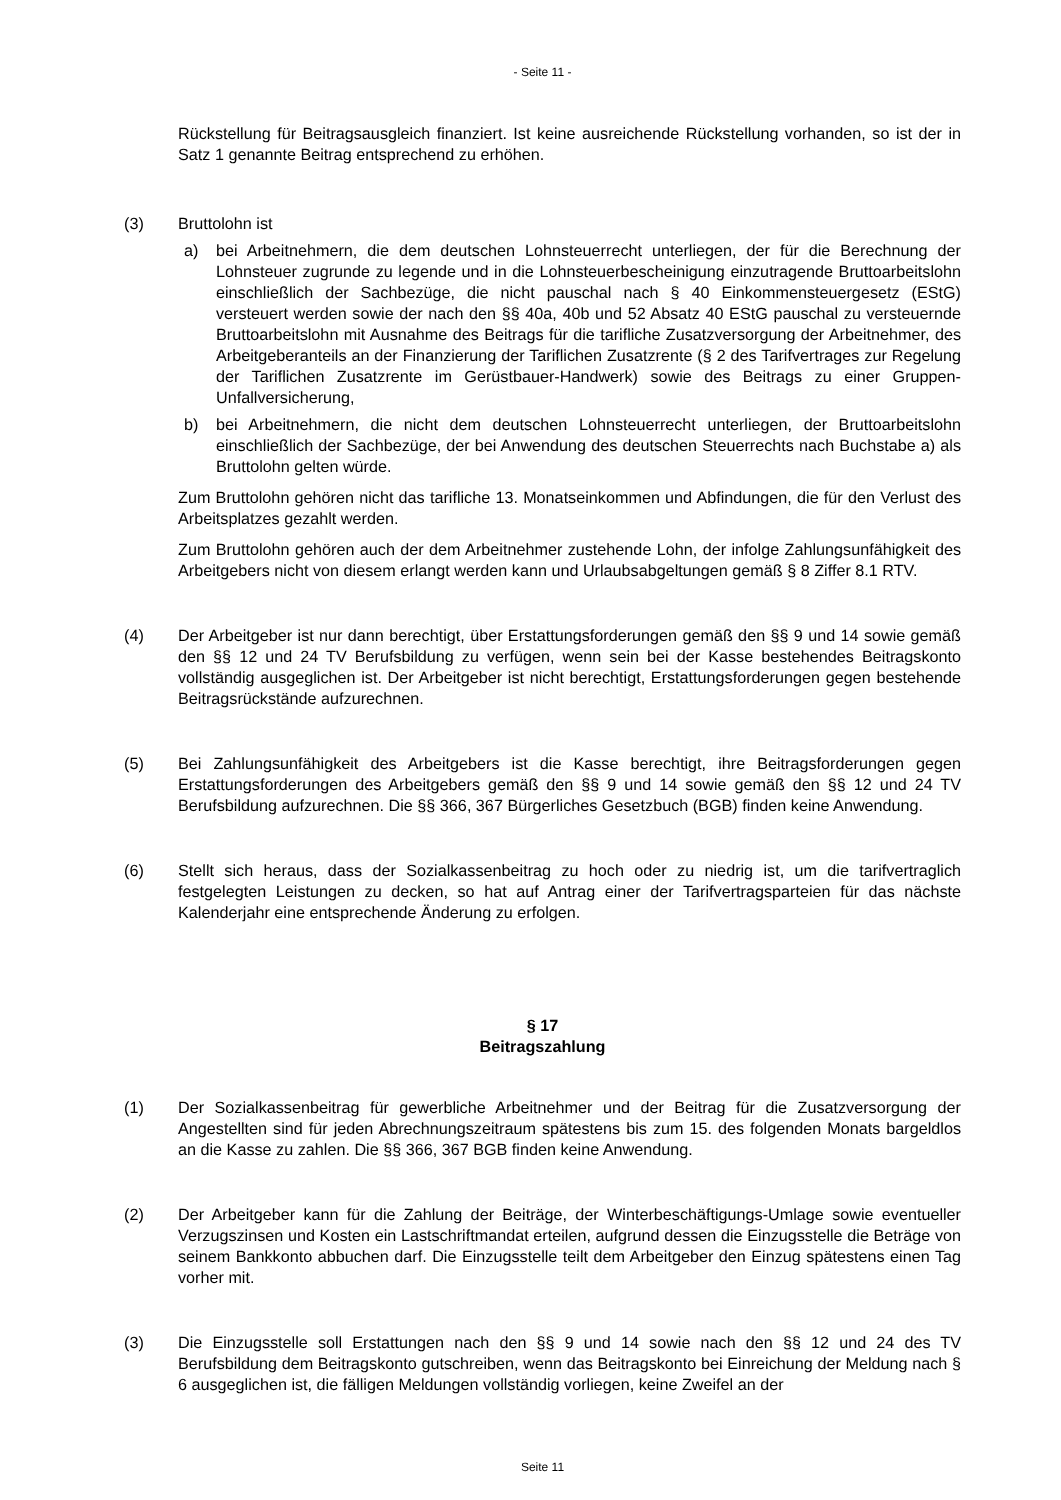- Seite 11 -
Rückstellung für Beitragsausgleich finanziert. Ist keine ausreichende Rückstellung vorhanden, so ist der in Satz 1 genannte Beitrag entsprechend zu erhöhen.
(3) Bruttolohn ist
a) bei Arbeitnehmern, die dem deutschen Lohnsteuerrecht unterliegen, der für die Berechnung der Lohnsteuer zugrunde zu legende und in die Lohnsteuerbescheinigung einzutragende Bruttoarbeitslohn einschließlich der Sachbezüge, die nicht pauschal nach § 40 Einkommensteuergesetz (EStG) versteuert werden sowie der nach den §§ 40a, 40b und 52 Absatz 40 EStG pauschal zu versteuernde Bruttoarbeitslohn mit Ausnahme des Beitrags für die tarifliche Zusatzversorgung der Arbeitnehmer, des Arbeitgeberanteils an der Finanzierung der Tariflichen Zusatzrente (§ 2 des Tarifvertrages zur Regelung der Tariflichen Zusatzrente im Gerüstbauer-Handwerk) sowie des Beitrags zu einer Gruppen-Unfallversicherung,
b) bei Arbeitnehmern, die nicht dem deutschen Lohnsteuerrecht unterliegen, der Bruttoarbeitslohn einschließlich der Sachbezüge, der bei Anwendung des deutschen Steuerrechts nach Buchstabe a) als Bruttolohn gelten würde.
Zum Bruttolohn gehören nicht das tarifliche 13. Monatseinkommen und Abfindungen, die für den Verlust des Arbeitsplatzes gezahlt werden.
Zum Bruttolohn gehören auch der dem Arbeitnehmer zustehende Lohn, der infolge Zahlungsunfähigkeit des Arbeitgebers nicht von diesem erlangt werden kann und Urlaubsabgeltungen gemäß § 8 Ziffer 8.1 RTV.
(4) Der Arbeitgeber ist nur dann berechtigt, über Erstattungsforderungen gemäß den §§ 9 und 14 sowie gemäß den §§ 12 und 24 TV Berufsbildung zu verfügen, wenn sein bei der Kasse bestehendes Beitragskonto vollständig ausgeglichen ist. Der Arbeitgeber ist nicht berechtigt, Erstattungsforderungen gegen bestehende Beitragsrückstände aufzurechnen.
(5) Bei Zahlungsunfähigkeit des Arbeitgebers ist die Kasse berechtigt, ihre Beitragsforderungen gegen Erstattungsforderungen des Arbeitgebers gemäß den §§ 9 und 14 sowie gemäß den §§ 12 und 24 TV Berufsbildung aufzurechnen. Die §§ 366, 367 Bürgerliches Gesetzbuch (BGB) finden keine Anwendung.
(6) Stellt sich heraus, dass der Sozialkassenbeitrag zu hoch oder zu niedrig ist, um die tarifvertraglich festgelegten Leistungen zu decken, so hat auf Antrag einer der Tarifvertragsparteien für das nächste Kalenderjahr eine entsprechende Änderung zu erfolgen.
§ 17
Beitragszahlung
(1) Der Sozialkassenbeitrag für gewerbliche Arbeitnehmer und der Beitrag für die Zusatzversorgung der Angestellten sind für jeden Abrechnungszeitraum spätestens bis zum 15. des folgenden Monats bargeldlos an die Kasse zu zahlen. Die §§ 366, 367 BGB finden keine Anwendung.
(2) Der Arbeitgeber kann für die Zahlung der Beiträge, der Winterbeschäftigungs-Umlage sowie eventueller Verzugszinsen und Kosten ein Lastschriftmandat erteilen, aufgrund dessen die Einzugsstelle die Beträge von seinem Bankkonto abbuchen darf. Die Einzugsstelle teilt dem Arbeitgeber den Einzug spätestens einen Tag vorher mit.
(3) Die Einzugsstelle soll Erstattungen nach den §§ 9 und 14 sowie nach den §§ 12 und 24 des TV Berufsbildung dem Beitragskonto gutschreiben, wenn das Beitragskonto bei Einreichung der Meldung nach § 6 ausgeglichen ist, die fälligen Meldungen vollständig vorliegen, keine Zweifel an der
Seite 11